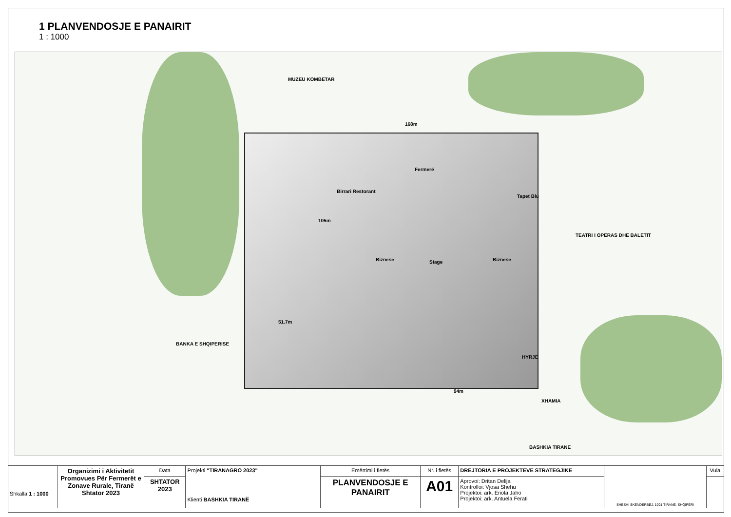1 PLANVENDOSJE E PANAIRIT
1 : 1000
MUZEU KOMBETAR
168m
105m
51.7m
TEATRI I OPERAS DHE BALETIT
BANKA E SHQIPERISE
XHAMIA
BASHKIA TIRANE
94m
Birrari Restorant
Fermerë
Biznese Biznese Stage
HYRJE
Tapet Blu
| Shkalla 1 : 1000 | Organizimi i Aktivitetit Promovues Për Fermerët e Zonave Rurale, Tiranë Shtator 2023 | Data | Projekti "TIRANAGRO 2023" Klienti BASHKIA TIRANË | Emërtimi i fletës | Nr. i fletës | DREJTORIA E PROJEKTEVE STRATEGJIKE | SHESHI SKËNDERBEJ, 1001 TIRANË, SHQIPËRI | Vula |
| | | SHTATOR 2023 | | PLANVENDOSJE E PANAIRIT | A01 | Aprovoi: Dritan Delija Kontrolloi: Vjosa Shehu Projektoi: ark. Eriola Jaho Projektoi: ark. Antuela Ferati | | |